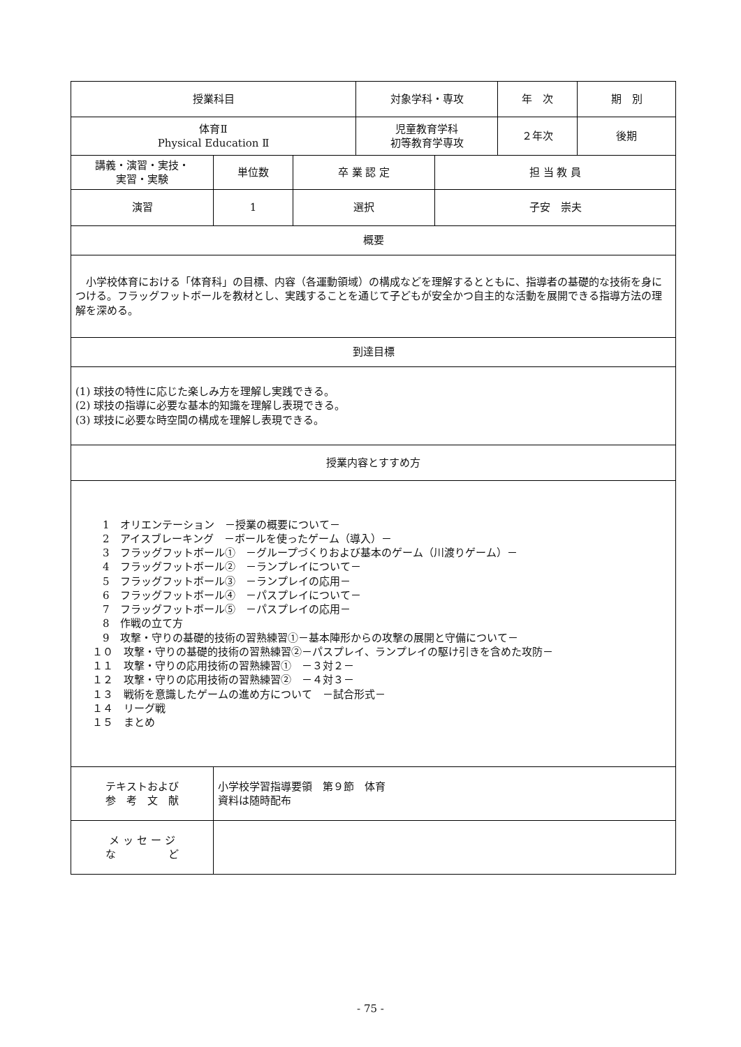| 授業科目 | | | 対象学科・専攻 | | 年 次 | 期 別 |
| 体育Ⅱ Physical Education Ⅱ | | | 児童教育学科 初等教育学専攻 | | ２年次 | 後期 |
| 講義・演習・実技・ 実習・実験 | 単位数 | 卒 業 認 定 | | 担 当 教 員 | | |
| 演習 | 1 | 選択 | | 子安 崇夫 | | |
| 概要 | | | | | | |
| 小学校体育における「体育科」の目標、内容（各運動領域）の構成などを理解するとともに、指導者の基礎的な技術を身につける。フラッグフットボールを教材とし、実践することを通じて子どもが安全かつ自主的な活動を展開できる指導方法の理解を深める。 | | | | | | |
| 到達目標 | | | | | | |
| (1) 球技の特性に応じた楽しみ方を理解し実践できる。 (2) 球技の指導に必要な基本的知識を理解し表現できる。 (3) 球技に必要な時空間の構成を理解し表現できる。 | | | | | | |
| 授業内容とすすめ方 | | | | | | |
| 1 オリエンテーション －授業の概要について－ 2 アイスブレーキング －ボールを使ったゲーム（導入）－ 3 フラッグフットボール① －グループづくりおよび基本のゲーム（川渡りゲーム）－ 4 フラッグフットボール② －ランプレイについて－ 5 フラッグフットボール③ －ランプレイの応用－ 6 フラッグフットボール④ －パスプレイについて－ 7 フラッグフットボール⑤ －パスプレイの応用－ 8 作戦の立て方 9 攻撃・守りの基礎的技術の習熟練習①－基本陣形からの攻撃の展開と守備について－ １０ 攻撃・守りの基礎的技術の習熟練習②－パスプレイ、ランプレイの駆け引きを含めた攻防－ １１ 攻撃・守りの応用技術の習熟練習① －３対２－ １２ 攻撃・守りの応用技術の習熟練習② －４対３－ １３ 戦術を意識したゲームの進め方について －試合形式－ １４ リーグ戦 １５ まとめ | | | | | | |
| テキストおよび 参 考 文 献 | 小学校学習指導要領 第９節 体育 資料は随時配布 | | | | | |
| メ ッ セ ー ジ な ど | | | | | | |
- 75 -